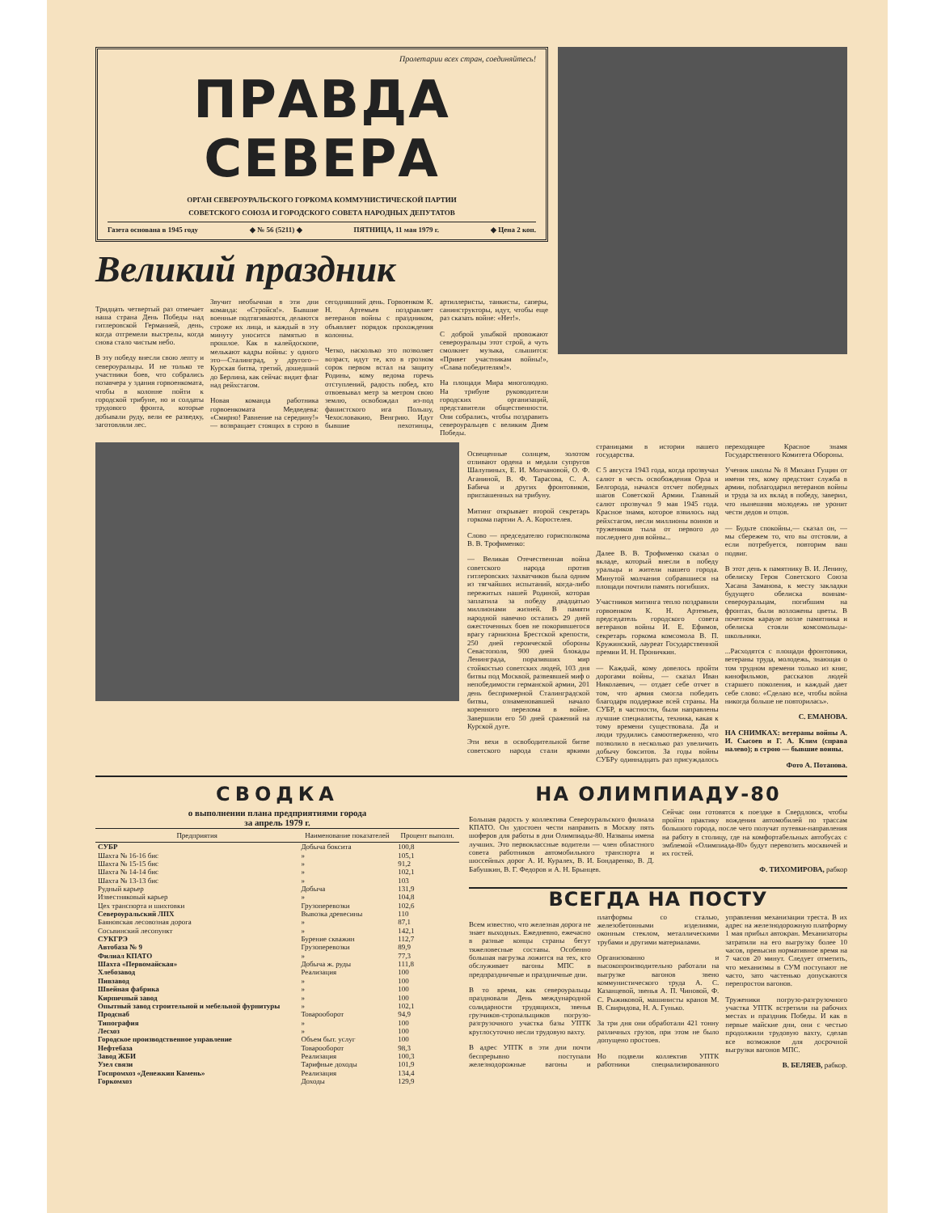Пролетарии всех стран, соединяйтесь!
ПРАВДА СЕВЕРА
ОРГАН СЕВЕРОУРАЛЬСКОГО ГОРКОМА КОММУНИСТИЧЕСКОЙ ПАРТИИ
СОВЕТСКОГО СОЮЗА И ГОРОДСКОГО СОВЕТА НАРОДНЫХ ДЕПУТАТОВ
Газета основана в 1945 году ◆ № 56 (5211) ◆ ПЯТНИЦА, 11 мая 1979 г. ◆ Цена 2 коп.
Великий праздник
Тридцать четвертый раз отмечает наша страна День Победы над гитлеровской Германией, день, когда отгремели выстрелы, когда снова стало чистым небо.
В эту победу внесли свою лепту и североуральцы. И не только те участники боев, что собрались позавчера у здания горвоенкомата, чтобы в колонне пойти к городской трибуне, но и солдаты трудового фронта, которые добывали руду, вели ее разведку, заготовляли лес.
Звучит необычная в эти дни команда: «Стройся!». Бывшие военные подтягиваются, делаются строже их лица, и каждый в эту минуту уносится памятью в прошлое. Как в калейдоскопе, мелькают кадры войны: у одного это—Сталинград, у другого—Курская битва, третий, дошедший до Берлина, как сейчас видит флаг над рейхстагом.
Новая команда работника горвоенкомата Медведева: «Смирно! Равнение на середину!» — возвращает стоящих в строю в сегодняшний день. Горвоенком К. Н. Артемьев поздравляет ветеранов войны с праздником, объявляет порядок прохождения колонны.
Четко, насколько это позволяет возраст, идут те, кто в грозном сорок первом встал на защиту Родины, кому ведома горечь отступлений, радость побед, кто отвоевывал метр за метром свою землю, освобождал из-под фашистского ига Польшу, Чехословакию, Венгрию. Идут бывшие пехотинцы, артиллеристы, танкисты, саперы, санинструкторы, идут, чтобы еще раз сказать войне: «Нет!».
С доброй улыбкой провожают североуральцы этот строй, а чуть смолкнет музыка, слышится: «Привет участникам войны!», «Слава победителям!».
На площади Мира многолюдно. На трибуне руководители городских организаций, представители общественности. Они собрались, чтобы поздравить североуральцев с великим Днем Победы.
Освещенные солнцем, золотом отливают ордена и медали супругов Шалупиных, Е. И. Молчановой, О. Ф. Аганиной, В. Ф. Тарасова, С. А. Бабича и других фронтовиков, приглашенных на трибуну.
Митинг открывает второй секретарь горкома партии А. А. Коростелев.
Слово — председателю горисполкома В. В. Трофименко:
— Великая Отечественная война советского народа против гитлеровских захватчиков была одним из тягчайших испытаний, когда-либо пережитых нашей Родиной, которая заплатила за победу двадцатью миллионами жизней. В памяти народной навечно остались 29 дней ожесточенных боев не покорившегося врагу гарнизона Брестской крепости, 250 дней героической обороны Севастополя, 900 дней блокады Ленинграда, поразивших мир стойкостью советских людей, 103 дня битвы под Москвой, развеявшей миф о непобедимости германской армии, 201 день беспримерной Сталинградской битвы, ознаменовавшей начало коренного перелома в войне. Завершили его 50 дней сражений на Курской дуге.
Эти вехи в освободительной битве советского народа стали яркими страницами в истории нашего государства.
С 5 августа 1943 года, когда прозвучал салют в честь освобождения Орла и Белгорода, начался отсчет победных шагов Советской Армии. Главный салют прозвучал 9 мая 1945 года. Красное знамя, которое взвилось над рейхстагом, несли миллионы воинов и тружеников тыла от первого до последнего дня войны...
Далее В. В. Трофименко сказал о вкладе, который внесли в победу уральцы и жители нашего города. Минутой молчания собравшиеся на площади почтили память погибших.
Участников митинга тепло поздравили горвоенком К. Н. Артемьев, председатель городского совета ветеранов войны И. Е. Ефимов, секретарь горкома комсомола В. П. Кружинский, лауреат Государственной премии И. Н. Проничкин.
— Каждый, кому довелось пройти дорогами войны, — сказал Иван Николаевич, — отдает себе отчет в том, что армия смогла победить благодаря поддержке всей страны. На СУБР, в частности, были направлены лучшие специалисты, техника, какая к тому времени существовала. Да и люди трудились самоотверженно, что позволило в несколько раз увеличить добычу бокситов. За годы войны СУБРу одиннадцать раз присуждалось переходящее Красное знамя Государственного Комитета Обороны.
Ученик школы № 8 Михаил Гущин от имени тех, кому предстоит служба в армии, поблагодарил ветеранов войны и труда за их вклад в победу, заверил, что нынешняя молодежь не уронит чести дедов и отцов.
— Будьте спокойны,— сказал он, — мы сбережем то, что вы отстояли, а если потребуется, повторим ваш подвиг.
В этот день к памятнику В. И. Ленину, обелиску Героя Советского Союза Хасана Заманова, к месту закладки будущего обелиска воинам-североуральцам, погибшим на фронтах, были возложены цветы. В почетном карауле возле памятника и обелиска стояли комсомольцы-школьники.
...Расходятся с площади фронтовики, ветераны труда, молодежь, знающая о том трудном времени только из книг, кинофильмов, рассказов людей старшего поколения, и каждый дает себе слово: «Сделаю все, чтобы война никогда больше не повторилась».
С. ЕМАНОВА.
НА СНИМКАХ: ветераны войны А. И. Сысоев и Г. А. Клим (справа налево); в строю — бывшие воины.
Фото А. Потапова.
СВОДКА
о выполнении плана предприятиями города
за апрель 1979 г.
| Предприятия | Наименование показателей | Процент выполн. |
| --- | --- | --- |
| СУБР | Добыча боксита | 100,8 |
| Шахта № 16-16 бис | » | 105,1 |
| Шахта № 15-15 бис | » | 91,2 |
| Шахта № 14-14 бис | » | 102,1 |
| Шахта № 13-13 бис | » | 103 |
| Рудный карьер | Добыча | 131,9 |
| Известняковый карьер | » | 104,8 |
| Цех транспорта и шихтовки | Грузоперевозки | 102,6 |
| Североуральский ЛПХ | Вывозка древесины | 110 |
| Баяновская лесовозная дорога | » | 87,1 |
| Сосьвинский лесопункт | » | 142,1 |
| СУКГРЭ | Бурение скважин | 112,7 |
| Автобаза № 9 | Грузоперевозки | 89,9 |
| Филиал КПАТО | » | 77,3 |
| Шахта «Первомайская» | Добыча ж. руды | 111,8 |
| Хлебозавод | Реализация | 100 |
| Пивзавод | » | 100 |
| Швейная фабрика | » | 100 |
| Кирпичный завод | » | 100 |
| Опытный завод строительной и мебельной фурнитуры | » | 102,1 |
| Продснаб | Товарооборот | 94,9 |
| Типография | » | 100 |
| Лесхоз | » | 100 |
| Городское производственное управление | Объем быт. услуг | 100 |
| Нефтебаза | Товарооборот | 98,3 |
| Завод ЖБИ | Реализация | 100,3 |
| Узел связи | Тарифные доходы | 101,9 |
| Госпромхоз «Денежкин Камень» | Реализация | 134,4 |
| Горкомхоз | Доходы | 129,9 |
НА ОЛИМПИАДУ-80
Большая радость у коллектива Североуральского филиала КПАТО. Он удостоен чести направить в Москву пять шоферов для работы в дни Олимпиады-80. Названы имена лучших. Это первоклассные водители — член областного совета работников автомобильного транспорта и шоссейных дорог А. И. Куралех, В. И. Бондаренко, В. Д. Бабушкин, В. Г. Федоров и А. Н. Брынцев.
Сейчас они готовятся к поездке в Свердловск, чтобы пройти практику вождения автомобилей по трассам большого города, после чего получат путевки-направления на работу в столицу, где на комфортабельных автобусах с эмблемой «Олимпиада-80» будут перевозить москвичей и их гостей.
Ф. ТИХОМИРОВА, рабкор
ВСЕГДА НА ПОСТУ
Всем известно, что железная дорога не знает выходных. Ежедневно, ежечасно в разные концы страны бегут тяжеловесные составы. Особенно большая нагрузка ложится на тех, кто обслуживает вагоны МПС в предпраздничные и праздничные дни.
В то время, как североуральцы праздновали День международной солидарности трудящихся, звенья грузчиков-стропальщиков погрузо-разгрузочного участка базы УПТК круглосуточно несли трудовую вахту.
В адрес УПТК в эти дни почти беспрерывно поступали железнодорожные вагоны и платформы со сталью, железобетонными изделиями, оконным стеклом, металлическими трубами и другими материалами.
Организованно и высокопроизводительно работали на выгрузке вагонов звено коммунистического труда А. С. Казанцевой, звенья А. П. Чиновой, Ф. С. Рыжиковой, машинисты кранов М. В. Свиридова, Н. А. Гунько.
За три дня они обработали 421 тонну различных грузов, при этом не было допущено простоев.
Но подвели коллектив УПТК работники специализированного управления механизации треста. В их адрес на железнодорожную платформу 1 мая прибыл автокран. Механизаторы затратили на его выгрузку более 10 часов, превысив нормативное время на 7 часов 20 минут. Следует отметить, что механизмы в СУМ поступают не часто, зато частенько допускаются перепростои вагонов.
Труженики погрузо-разгрузочного участка УПТК встретили на рабочих местах и праздник Победы. И как в первые майские дни, они с честью продолжили трудовую вахту, сделав все возможное для досрочной выгрузки вагонов МПС.
В. БЕЛЯЕВ, рабкор.